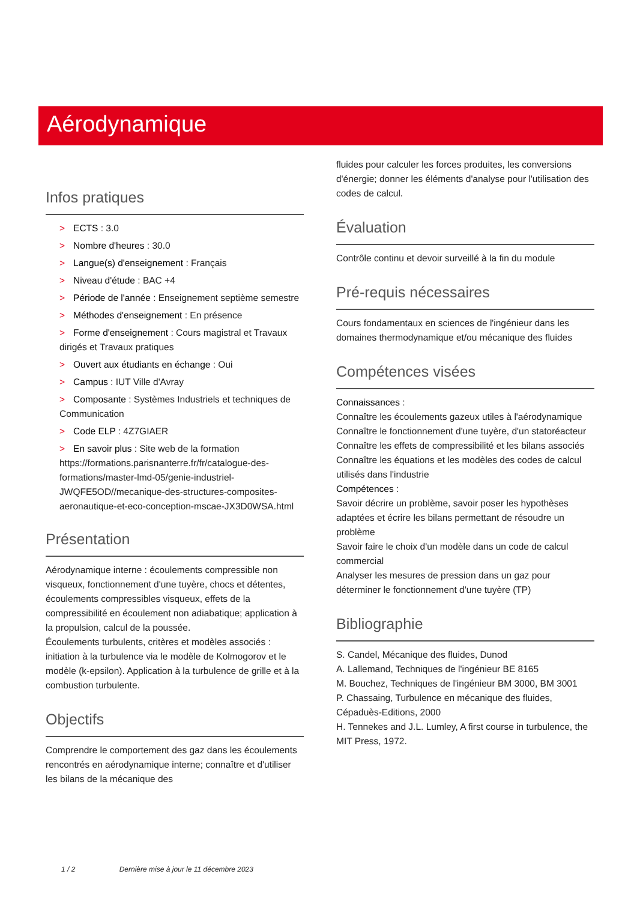Aérodynamique
Infos pratiques
> ECTS : 3.0
> Nombre d'heures : 30.0
> Langue(s) d'enseignement : Français
> Niveau d'étude : BAC +4
> Période de l'année : Enseignement septième semestre
> Méthodes d'enseignement : En présence
> Forme d'enseignement : Cours magistral et Travaux dirigés et Travaux pratiques
> Ouvert aux étudiants en échange : Oui
> Campus : IUT Ville d'Avray
> Composante : Systèmes Industriels et techniques de Communication
> Code ELP : 4Z7GIAER
> En savoir plus : Site web de la formation https://formations.parisnanterre.fr/fr/catalogue-des-formations/master-lmd-05/genie-industriel-JWQFE5OD//mecanique-des-structures-composites-aeronautique-et-eco-conception-mscae-JX3D0WSA.html
Présentation
Aérodynamique interne : écoulements compressible non visqueux, fonctionnement d'une tuyère, chocs et détentes, écoulements compressibles visqueux, effets de la compressibilité en écoulement non adiabatique; application à la propulsion, calcul de la poussée.
Écoulements turbulents, critères et modèles associés : initiation à la turbulence via le modèle de Kolmogorov et le modèle (k-epsilon). Application à la turbulence de grille et à la combustion turbulente.
Objectifs
Comprendre le comportement des gaz dans les écoulements rencontrés en aérodynamique interne; connaître et d'utiliser les bilans de la mécanique des
fluides pour calculer les forces produites, les conversions d'énergie; donner les éléments d'analyse pour l'utilisation des codes de calcul.
Évaluation
Contrôle continu et devoir surveillé à la fin du module
Pré-requis nécessaires
Cours fondamentaux en sciences de l'ingénieur dans les domaines thermodynamique et/ou mécanique des fluides
Compétences visées
Connaissances :
Connaître les écoulements gazeux utiles à l'aérodynamique
Connaître le fonctionnement d'une tuyère, d'un statoréacteur
Connaître les effets de compressibilité et les bilans associés
Connaître les équations et les modèles des codes de calcul utilisés dans l'industrie
Compétences :
Savoir décrire un problème, savoir poser les hypothèses adaptées et écrire les bilans permettant de résoudre un problème
Savoir faire le choix d'un modèle dans un code de calcul commercial
Analyser les mesures de pression dans un gaz pour déterminer le fonctionnement d'une tuyère (TP)
Bibliographie
S. Candel, Mécanique des fluides, Dunod
A. Lallemand, Techniques de l'ingénieur BE 8165
M. Bouchez, Techniques de l'ingénieur BM 3000, BM 3001
P. Chassaing, Turbulence en mécanique des fluides, Cépaduès-Editions, 2000
H. Tennekes and J.L. Lumley, A first course in turbulence, the MIT Press, 1972.
1 / 2 Dernière mise à jour le 11 décembre 2023